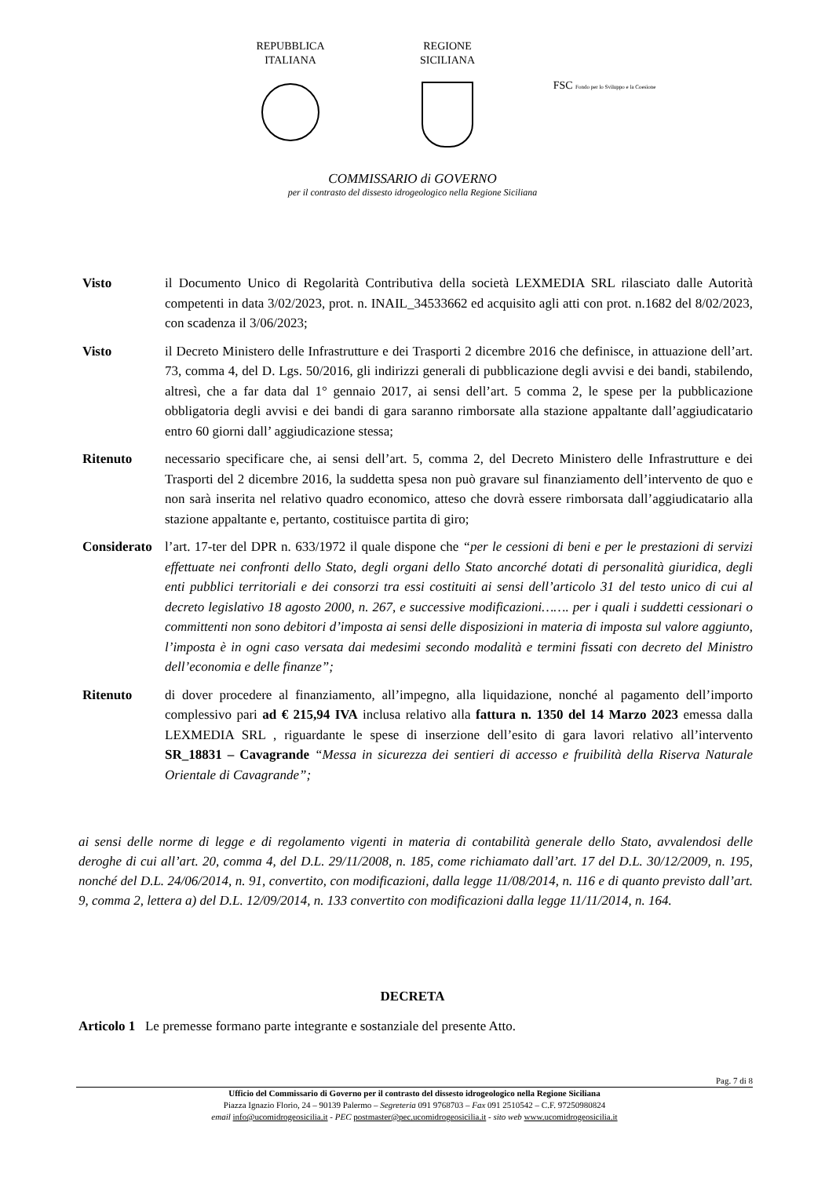REPUBBLICA
ITALIANA
REGIONE
SICILIANA
FSC Fondo per lo Sviluppo e la Coesione
COMMISSARIO di GOVERNO
per il contrasto del dissesto idrogeologico nella Regione Siciliana
Visto il Documento Unico di Regolarità Contributiva della società LEXMEDIA SRL rilasciato dalle Autorità competenti in data 3/02/2023, prot. n. INAIL_34533662 ed acquisito agli atti con prot. n.1682 del 8/02/2023, con scadenza il 3/06/2023;
Visto il Decreto Ministero delle Infrastrutture e dei Trasporti 2 dicembre 2016 che definisce, in attuazione dell’art. 73, comma 4, del D. Lgs. 50/2016, gli indirizzi generali di pubblicazione degli avvisi e dei bandi, stabilendo, altresì, che a far data dal 1° gennaio 2017, ai sensi dell’art. 5 comma 2, le spese per la pubblicazione obbligatoria degli avvisi e dei bandi di gara saranno rimborsate alla stazione appaltante dall’aggiudicatario entro 60 giorni dall’ aggiudicazione stessa;
Ritenuto necessario specificare che, ai sensi dell’art. 5, comma 2, del Decreto Ministero delle Infrastrutture e dei Trasporti del 2 dicembre 2016, la suddetta spesa non può gravare sul finanziamento dell’intervento de quo e non sarà inserita nel relativo quadro economico, atteso che dovrà essere rimborsata dall’aggiudicatario alla stazione appaltante e, pertanto, costituisce partita di giro;
Considerato
l’art. 17-ter del DPR n. 633/1972 il quale dispone che “per le cessioni di beni e per le prestazioni di servizi effettuate nei confronti dello Stato, degli organi dello Stato ancorché dotati di personalità giuridica, degli enti pubblici territoriali e dei consorzi tra essi costituiti ai sensi dell’articolo 31 del testo unico di cui al decreto legislativo 18 agosto 2000, n. 267, e successive modificazioni……. per i quali i suddetti cessionari o committenti non sono debitori d’imposta ai sensi delle disposizioni in materia di imposta sul valore aggiunto, l’imposta è in ogni caso versata dai medesimi secondo modalità e termini fissati con decreto del Ministro dell’economia e delle finanze”;
Ritenuto di dover procedere al finanziamento, all’impegno, alla liquidazione, nonché al pagamento dell’importo complessivo pari ad € 215,94 IVA inclusa relativo alla fattura n. 1350 del 14 Marzo 2023 emessa dalla LEXMEDIA SRL , riguardante le spese di inserzione dell’esito di gara lavori relativo all’intervento SR_18831 – Cavagrande “Messa in sicurezza dei sentieri di accesso e fruibilità della Riserva Naturale Orientale di Cavagrande”;
ai sensi delle norme di legge e di regolamento vigenti in materia di contabilità generale dello Stato, avvalendosi delle deroghe di cui all’art. 20, comma 4, del D.L. 29/11/2008, n. 185, come richiamato dall’art. 17 del D.L. 30/12/2009, n. 195, nonché del D.L. 24/06/2014, n. 91, convertito, con modificazioni, dalla legge 11/08/2014, n. 116 e di quanto previsto dall’art. 9, comma 2, lettera a) del D.L. 12/09/2014, n. 133 convertito con modificazioni dalla legge 11/11/2014, n. 164.
DECRETA
Articolo 1 Le premesse formano parte integrante e sostanziale del presente Atto.
Pag. 7 di 8
Ufficio del Commissario di Governo per il contrasto del dissesto idrogeologico nella Regione Siciliana
Piazza Ignazio Florio, 24 – 90139 Palermo – Segreteria 091 9768703 – Fax 091 2510542 – C.F. 97250980824
email info@ucomidrogeosicilia.it - PEC postmaster@pec.ucomidrogeosicilia.it - sito web www.ucomidrogeosicilia.it